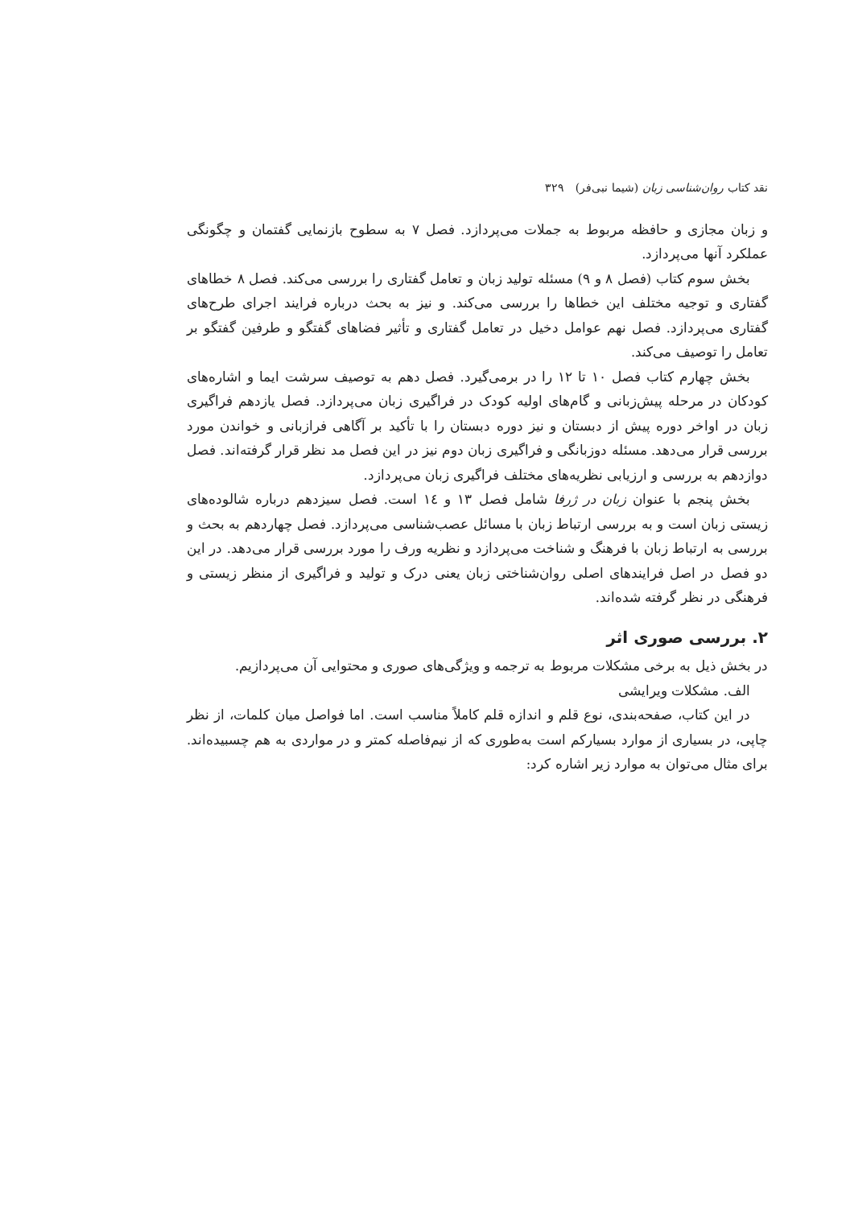نقد کتاب روان‌شناسی زبان (شیما نبی‌فر) ۳۲۹
و زبان مجازی و حافظه مربوط به جملات می‌پردازد. فصل ۷ به سطوح بازنمایی گفتمان و چگونگی عملکرد آنها می‌پردازد.
بخش سوم کتاب (فصل ۸ و ۹) مسئله تولید زبان و تعامل گفتاری را بررسی می‌کند. فصل ۸ خطاهای گفتاری و توجیه مختلف این خطاها را بررسی می‌کند. و نیز به بحث درباره فرایند اجرای طرح‌های گفتاری می‌پردازد. فصل نهم عوامل دخیل در تعامل گفتاری و تأثیر فضاهای گفتگو و طرفین گفتگو بر تعامل را توصیف می‌کند.
بخش چهارم کتاب فصل ۱۰ تا ۱۲ را در برمی‌گیرد. فصل دهم به توصیف سرشت ایما و اشاره‌های کودکان در مرحله پیش‌زبانی و گام‌های اولیه کودک در فراگیری زبان می‌پردازد. فصل یازدهم فراگیری زبان در اواخر دوره پیش از دبستان و نیز دوره دبستان را با تأکید بر آگاهی فرازبانی و خواندن مورد بررسی قرار می‌دهد. مسئله دوزبانگی و فراگیری زبان دوم نیز در این فصل مد نظر قرار گرفته‌اند. فصل دوازدهم به بررسی و ارزیابی نظریه‌های مختلف فراگیری زبان می‌پردازد.
بخش پنجم با عنوان زبان در ژرفا شامل فصل ۱۳ و ۱٤ است. فصل سیزدهم درباره شالوده‌های زیستی زبان است و به بررسی ارتباط زبان با مسائل عصب‌شناسی می‌پردازد. فصل چهاردهم به بحث و بررسی به ارتباط زبان با فرهنگ و شناخت می‌پردازد و نظریه ورف را مورد بررسی قرار می‌دهد. در این دو فصل در اصل فرایندهای اصلی روان‌شناختی زبان یعنی درک و تولید و فراگیری از منظر زیستی و فرهنگی در نظر گرفته شده‌اند.
۲. بررسی صوری اثر
در بخش ذیل به برخی مشکلات مربوط به ترجمه و ویژگی‌های صوری و محتوایی آن می‌پردازیم.
الف. مشکلات ویرایشی
در این کتاب، صفحه‌بندی، نوع قلم و اندازه قلم کاملاً مناسب است. اما فواصل میان کلمات، از نظر چاپی، در بسیاری از موارد بسیارکم است به‌طوری که از نیم‌فاصله کمتر و در مواردی به هم چسبیده‌اند. برای مثال می‌توان به موارد زیر اشاره کرد: